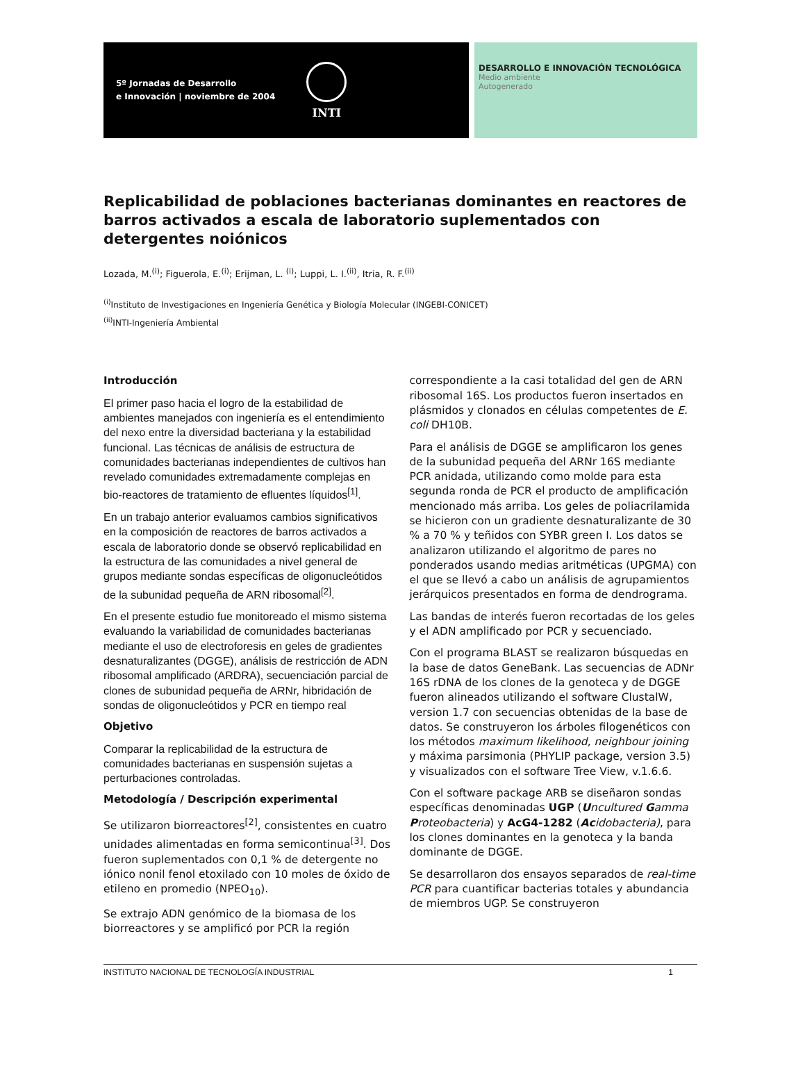5º Jornadas de Desarrollo
e Innovación | noviembre de 2004
INTI
DESARROLLO E INNOVACIÓN TECNOLÓGICA
Medio ambiente
Autogenerado
Replicabilidad de poblaciones bacterianas dominantes en reactores de barros activados a escala de laboratorio suplementados con detergentes noiónicos
Lozada, M.<sup>(i)</sup>; Figuerola, E.<sup>(i)</sup>; Erijman, L. <sup>(i)</sup>; Luppi, L. I.<sup>(ii)</sup>, Itria, R. F.<sup>(ii)</sup>
<sup>(i)</sup> Instituto de Investigaciones en Ingeniería Genética y Biología Molecular (INGEBI-CONICET)
<sup>(ii)</sup>INTI-Ingeniería Ambiental
Introducción
El primer paso hacia el logro de la estabilidad de ambientes manejados con ingeniería es el entendimiento del nexo entre la diversidad bacteriana y la estabilidad funcional. Las técnicas de análisis de estructura de comunidades bacterianas independientes de cultivos han revelado comunidades extremadamente complejas en bio-reactores de tratamiento de efluentes líquidos<sup>[1]</sup>.
En un trabajo anterior evaluamos cambios significativos en la composición de reactores de barros activados a escala de laboratorio donde se observó replicabilidad en la estructura de las comunidades a nivel general de grupos mediante sondas específicas de oligonucleótidos de la subunidad pequeña de ARN ribosomal<sup>[2]</sup>.
En el presente estudio fue monitoreado el mismo sistema evaluando la variabilidad de comunidades bacterianas mediante el uso de electroforesis en geles de gradientes desnaturalizantes (DGGE), análisis de restricción de ADN ribosomal amplificado (ARDRA), secuenciación parcial de clones de subunidad pequeña de ARNr, hibridación de sondas de oligonucleótidos y PCR en tiempo real
Objetivo
Comparar la replicabilidad de la estructura de comunidades bacterianas en suspensión sujetas a perturbaciones controladas.
Metodología / Descripción experimental
Se utilizaron biorreactores<sup>[2]</sup>, consistentes en cuatro unidades alimentadas en forma semicontinua<sup>[3]</sup>. Dos fueron suplementados con 0,1 % de detergente no iónico nonil fenol etoxilado con 10 moles de óxido de etileno en promedio (NPEO<sub>10</sub>).
Se extrajo ADN genómico de la biomasa de los biorreactores y se amplificó por PCR la región
correspondiente a la casi totalidad del gen de ARN ribosomal 16S. Los productos fueron insertados en plásmidos y clonados en células competentes de E. coli DH10B.
Para el análisis de DGGE se amplificaron los genes de la subunidad pequeña del ARNr 16S mediante PCR anidada, utilizando como molde para esta segunda ronda de PCR el producto de amplificación mencionado más arriba. Los geles de poliacrilamida se hicieron con un gradiente desnaturalizante de 30 % a 70 % y teñidos con SYBR green I. Los datos se analizaron utilizando el algoritmo de pares no ponderados usando medias aritméticas (UPGMA) con el que se llevó a cabo un análisis de agrupamientos jerárquicos presentados en forma de dendrograma.
Las bandas de interés fueron recortadas de los geles y el ADN amplificado por PCR y secuenciado.
Con el programa BLAST se realizaron búsquedas en la base de datos GeneBank. Las secuencias de ADNr 16S rDNA de los clones de la genoteca y de DGGE fueron alineados utilizando el software ClustalW, version 1.7 con secuencias obtenidas de la base de datos. Se construyeron los árboles filogenéticos con los métodos maximum likelihood, neighbour joining y máxima parsimonia (PHYLIP package, version 3.5) y visualizados con el software Tree View, v.1.6.6.
Con el software package ARB se diseñaron sondas específicas denominadas UGP (Uncultured Gamma Proteobacteria) y AcG4-1282 (Ac idobacteria), para los clones dominantes en la genoteca y la banda dominante de DGGE.
Se desarrollaron dos ensayos separados de real-time PCR para cuantificar bacterias totales y abundancia de miembros UGP. Se construyeron
INSTITUTO NACIONAL DE TECNOLOGÍA INDUSTRIAL 1